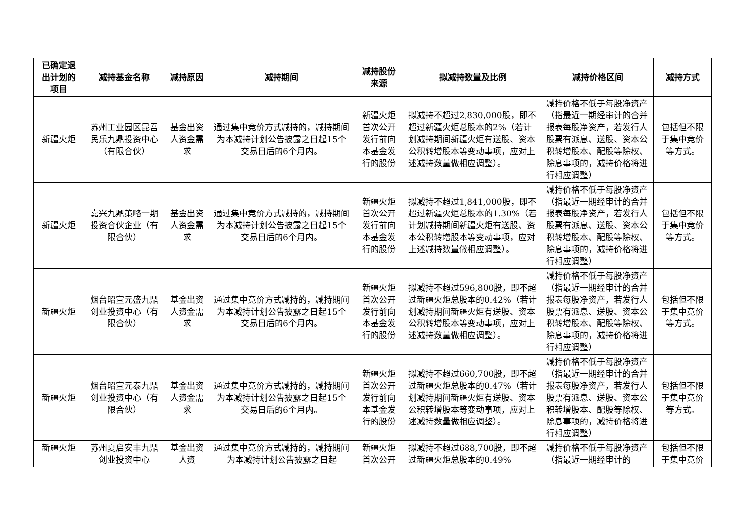| 已确定退出计划的项目 | 减持基金名称 | 减持原因 | 减持期间 | 减持股份来源 | 拟减持数量及比例 | 减持价格区间 | 减持方式 |
| --- | --- | --- | --- | --- | --- | --- | --- |
| 新疆火炬 | 苏州工业园区昆吾民乐九鼎投资中心（有限合伙） | 基金出资人资金需求 | 通过集中竞价方式减持的，减持期间为本减持计划公告披露之日起15个交易日后的6个月内。 | 新疆火炬首次公开发行前向本基金发行的股份 | 拟减持不超过2,830,000股，即不超过新疆火炬总股本的2%（若计划减持期间新疆火炬有送股、资本公积转增股本等变动事项，应对上述减持数量做相应调整）。 | 减持价格不低于每股净资产（指最近一期经审计的合并报表每股净资产，若发行人股票有派息、送股、资本公积转增股本、配股等除权、除息事项的，减持价格将进行相应调整） | 包括但不限于集中竞价等方式。 |
| 新疆火炬 | 嘉兴九鼎策略一期投资合伙企业（有限合伙） | 基金出资人资金需求 | 通过集中竞价方式减持的，减持期间为本减持计划公告披露之日起15个交易日后的6个月内。 | 新疆火炬首次公开发行前向本基金发行的股份 | 拟减持不超过1,841,000股，即不超过新疆火炬总股本的1.30%（若计划减持期间新疆火炬有送股、资本公积转增股本等变动事项，应对上述减持数量做相应调整）。 | 减持价格不低于每股净资产（指最近一期经审计的合并报表每股净资产，若发行人股票有派息、送股、资本公积转增股本、配股等除权、除息事项的，减持价格将进行相应调整） | 包括但不限于集中竞价等方式。 |
| 新疆火炬 | 烟台昭宣元盛九鼎创业投资中心（有限合伙） | 基金出资人资金需求 | 通过集中竞价方式减持的，减持期间为本减持计划公告披露之日起15个交易日后的6个月内。 | 新疆火炬首次公开发行前向本基金发行的股份 | 拟减持不超过596,800股，即不超过新疆火炬总股本的0.42%（若计划减持期间新疆火炬有送股、资本公积转增股本等变动事项，应对上述减持数量做相应调整）。 | 减持价格不低于每股净资产（指最近一期经审计的合并报表每股净资产，若发行人股票有派息、送股、资本公积转增股本、配股等除权、除息事项的，减持价格将进行相应调整） | 包括但不限于集中竞价等方式。 |
| 新疆火炬 | 烟台昭宣元泰九鼎创业投资中心（有限合伙） | 基金出资人资金需求 | 通过集中竞价方式减持的，减持期间为本减持计划公告披露之日起15个交易日后的6个月内。 | 新疆火炬首次公开发行前向本基金发行的股份 | 拟减持不超过660,700股，即不超过新疆火炬总股本的0.47%（若计划减持期间新疆火炬有送股、资本公积转增股本等变动事项，应对上述减持数量做相应调整）。 | 减持价格不低于每股净资产（指最近一期经审计的合并报表每股净资产，若发行人股票有派息、送股、资本公积转增股本、配股等除权、除息事项的，减持价格将进行相应调整） | 包括但不限于集中竞价等方式。 |
| 新疆火炬 | 苏州夏启安丰九鼎 创业投资中心 | 基金出资人资 | 通过集中竞价方式减持的，减持期间为本减持计划公告披露之日起 | 新疆火炬首次公开 | 拟减持不超过688,700股，即不超过新疆火炬总股本的0.49% | 减持价格不低于每股净资产（指最近一期经审计的 | 包括但不限于集中竞价 |